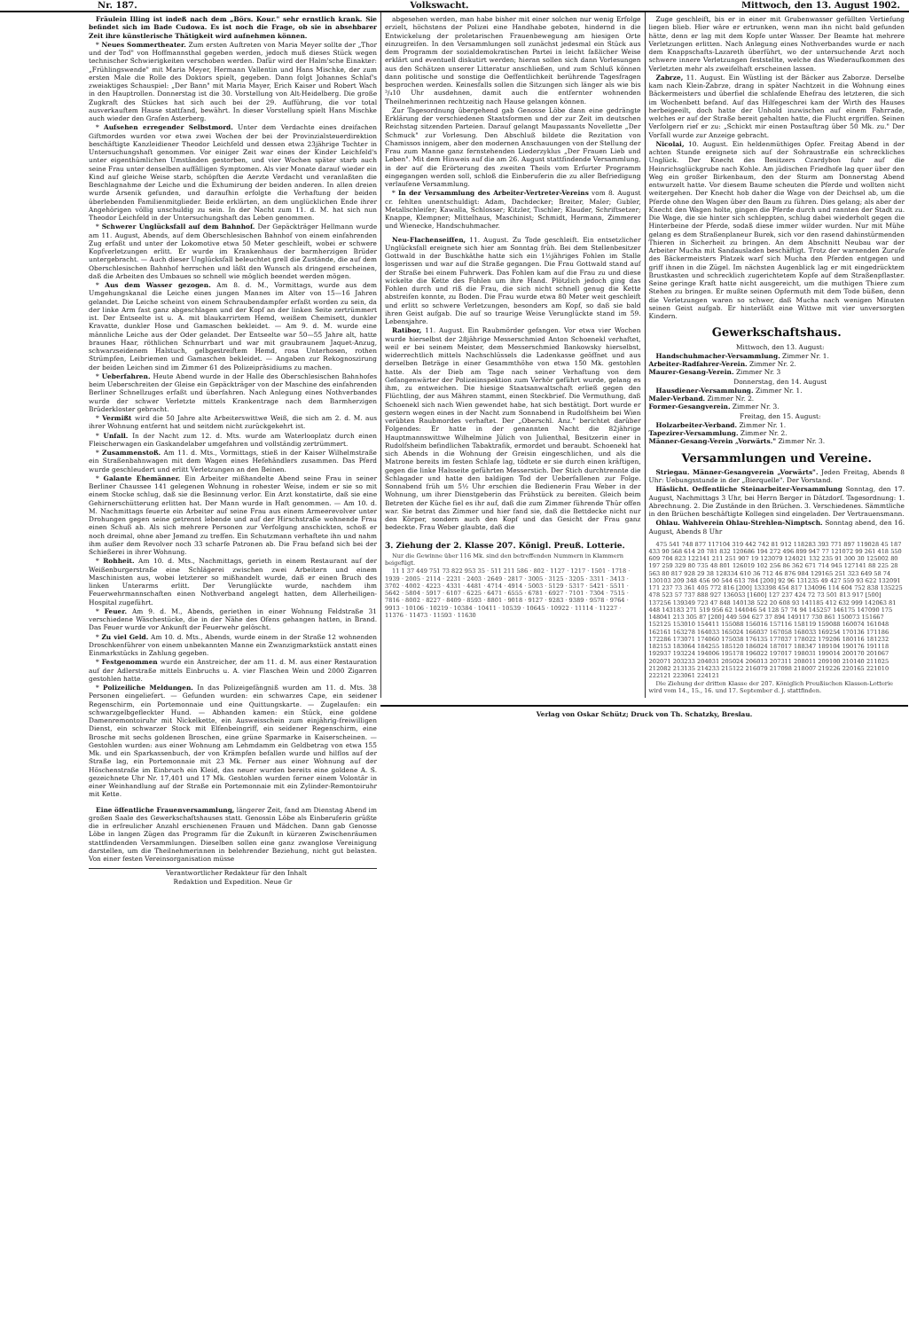Nr. 187. Volkswacht. Mittwoch, den 13. August 1902.
Fräulein Illing ist indeß nach dem „Börs. Kour." sehr ernstlich krank. Sie befindet sich im Bade Cudowa. Es ist noch die Frage, ob sie in absehbarer Zeit ihre künstlerische Thätigkeit wird aufnehmen können.
* Neues Sommertheater. Zum ersten Auftreten von Maria Meyer sollte der „Thor und der Tod" von Hoffmannsthal gegeben werden, jedoch muß dieses Stück wegen technischer Schwierigkeiten verschoben werden. Dafür wird der Halm'sche Einakter: „Frühlingswende" mit Maria Meyer, Hermann Vallentin und Hans Mischke, der zum ersten Male die Rolle des Doktors spielt, gegeben. Dann folgt Johannes Schlaf's zweiaktiges Schauspiel: „Der Bann" mit Maria Mayer, Erich Kaiser und Robert Wach in den Hauptrollen. Donnerstag ist die 30. Vorstellung von Alt-Heidelberg. Die große Zugkraft des Stückes hat sich auch bei der 29. Aufführung, die vor total ausverkauftem Hause stattfand, bewährt. In dieser Vorstellung spielt Hans Mischke auch wieder den Grafen Asterberg.
* Aufsehen erregender Selbstmord. Unter dem Verdachte eines dreifachen Giftmordes wurden vor etwa zwei Wochen der bei der Provinzialsteuerdirektion beschäftigte Kanzleidiener Theodor Leichfeld und dessen etwa 23jährige Tochter in Untersuchungshaft genommen. Vor einiger Zeit war eines der Kinder Leichfeld's unter eigenthümlichen Umständen gestorben, und vier Wochen später starb auch seine Frau unter denselben auffälligen Symptomen. Als vier Monate darauf wieder ein Kind auf gleiche Weise starb, schöpften die Aerzte Verdacht und veranlaßten die Beschlagnahme der Leiche und die Exhumirung der beiden anderen. In allen dreien wurde Arsenik gefunden, und daraufhin erfolgte die Verhaftung der beiden überlebenden Familienmitglieder. Beide erklärten, an dem unglücklichen Ende ihrer Angehörigen völlig unschuldig zu sein. In der Nacht zum 11. d. M. hat sich nun Theodor Leichfeld in der Untersuchungshaft das Leben genommen.
* Schwerer Unglücksfall auf dem Bahnhof. Der Gepäckträger Hellmann wurde am 11. August, Abends, auf dem Oberschlesischen Bahnhof von einem einfahrenden Zug erfaßt und unter der Lokomotive etwa 50 Meter geschleift, wobei er schwere Kopfverletzungen erlitt. Er wurde im Krankenhaus der barmherzigen Brüder untergebracht. — Auch dieser Unglücksfall beleuchtet grell die Zustände, die auf dem Oberschlesischen Bahnhof herrschen und läßt den Wunsch als dringend erscheinen, daß die Arbeiten des Umbaues so schnell wie möglich beendet werden mögen.
* Aus dem Wasser gezogen. Am 8. d. M., Vormittags, wurde aus dem Umgehungskanal die Leiche eines jungen Mannes im Alter von 15—16 Jahren gelandet. Die Leiche scheint von einem Schraubendampfer erfaßt worden zu sein, da der linke Arm fast ganz abgeschlagen und der Kopf an der linken Seite zertrümmert ist. Der Entseelte ist u. A. mit blaukarrirtem Hemd, weißem Chemisett, dunkler Kravatte, dunkler Hose und Gamaschen bekleidet. — Am 9. d. M. wurde eine männliche Leiche aus der Oder gelandet. Der Entseelte war 50—55 Jahre alt, hatte braunes Haar, röthlichen Schnurrbart und war mit graubraunem Jaquet-Anzug, schwarzseidenem Halstuch, gelbgestreiftem Hemd, rosa Unterhosen, rothen Strümpfen, Leibriemen und Gamaschen bekleidet. — Angaben zur Rekognoszirung der beiden Leichen sind im Zimmer 61 des Polizeipräsidiums zu machen.
* Ueberfahren. Heute Abend wurde in der Halle des Oberschlesischen Bahnhofes beim Ueberschreiten der Gleise ein Gepäckträger von der Maschine des einfahrenden Berliner Schnellzuges erfaßt und überfahren. Nach Anlegung eines Nothverbandes wurde der schwer Verletzte mittels Krankentrage nach dem Barmherzigen Brüderkloster gebracht.
* Vermißt wird die 50 Jahre alte Arbeiterswittwe Weiß, die sich am 2. d. M. aus ihrer Wohnung entfernt hat und seitdem nicht zurückgekehrt ist.
* Unfall. In der Nacht zum 12. d. Mts. wurde am Waterlooplatz durch einen Fleischerwagen ein Gaskandelaber umgefahren und vollständig zertrümmert.
* Zusammenstoß. Am 11. d. Mts., Vormittags, stieß in der Kaiser Wilhelmstraße ein Straßenbahnwagen mit dem Wagen eines Hefehändlers zusammen. Das Pferd wurde geschleudert und erlitt Verletzungen an den Beinen.
* Galante Ehemänner. Ein Arbeiter mißhandelte Abend seine Frau in seiner Berliner Chaussee 141 gelegenen Wohnung in rohester Weise, indem er sie so mit einem Stocke schlug, daß sie die Besinnung verlor. Ein Arzt konstatirte, daß sie eine Gehirnerschütterung erlitten hat. Der Mann wurde in Haft genommen. — Am 10. d. M. Nachmittags feuerte ein Arbeiter auf seine Frau aus einem Armeerevolver unter Drohungen gegen seine getrennt lebende und auf der Hirschstraße wohnende Frau einen Schuß ab. Als sich mehrere Personen zur Verfolgung anschickten, schoß er noch dreimal, ohne aber Jemand zu treffen. Ein Schutzmann verhaftete ihn und nahm ihm außer dem Revolver noch 33 scharfe Patronen ab. Die Frau befand sich bei der Schießerei in ihrer Wohnung.
* Rohheit. Am 10. d. Mts., Nachmittags, gerieth in einem Restaurant auf der Weißenburgerstraße eine Schlägerei zwischen zwei Arbeitern und einem Maschinisten aus, wobei letzterer so mißhandelt wurde, daß er einen Bruch des linken Unterarms erlitt. Der Verunglückte wurde, nachdem ihm Feuerwehrmannschaften einen Nothverband angelegt hatten, dem Allerheiligen-Hospital zugeführt.
* Feuer. Am 9. d. M., Abends, geriethen in einer Wohnung Feldstraße 31 verschiedene Wäschestücke, die in der Nähe des Ofens gehangen hatten, in Brand. Das Feuer wurde vor Ankunft der Feuerwehr gelöscht.
* Zu viel Geld. Am 10. d. Mts., Abends, wurde einem in der Straße 12 wohnenden Droschkenführer von einem unbekannten Manne ein Zwanzigmarkstück anstatt eines Einmarkstücks in Zahlung gegeben.
* Festgenommen wurde ein Anstreicher, der am 11. d. M. aus einer Restauration auf der Adlerstraße mittels Einbruchs u. A. vier Flaschen Wein und 2000 Zigarren gestohlen hatte.
* Polizeiliche Meldungen. In das Polizeigefängniß wurden am 11. d. Mts. 38 Personen eingeliefert. — Gefunden wurden: ein schwarzes Cape, ein seidener Regenschirm, ein Portemonnaie und eine Quittungskarte. — Zugelaufen: ein schwarzgelbgefleckter Hund. — Abhanden kamen: ein Stück, eine goldene Damenremontoiruhr mit Nickelkette, ein Ausweisschein zum einjährig-freiwilligen Dienst, ein schwarzer Stock mit Elfenbeingriff, ein seidener Regenschirm, eine Brosche mit sechs goldenen Broschen, eine grüne Sparmarke in Kaiserscheinen. — Gestohlen wurden: aus einer Wohnung am Lehmdamm ein Geldbetrag von etwa 155 Mk. und ein Sparkassenbuch, der von Krämpfen befallen wurde und hilflos auf der Straße lag, ein Portemonnaie mit 23 Mk. Ferner aus einer Wohnung auf der Höschenstraße im Einbruch ein Kleid, das neuer wurden bereits eine goldene A. S. gezeichnete Uhr Nr. 17,401 und 17 Mk. Gestohlen wurden ferner einem Volontär in einer Weinhandlung auf der Straße ein Portemonnaie mit ein Zylinder-Remontoiruhr mit Kette.
Eine öffentliche Frauenversammlung, längerer Zeit, fand am Dienstag Abend im großen Saale des Gewerkschaftshauses statt. Genossin Löbe als Einberuferin grüßte die in erfreulicher Anzahl erschienenen Frauen und Mädchen. Dann gab Genosse Löbe in langen Zügen das Programm für die Zukunft in kürzeren Zwischenräumen stattfindenden Versammlungen. Dieselben sollen eine ganz zwanglose Vereinigung darstellen, um die Theilnehmerinnen in belehrender Beziehung, nicht gut belasten. Von einer festen Vereinsorganisation müsse
Verantwortlicher Redakteur für den Inhalt
Redaktion und Expedition. Neue Gr
abgesehen werden, man habe bisher mit einer solchen nur wenig Erfolge erzielt, höchstens der Polizei eine Handhabe geboten, hindernd in die Entwickelung der proletarischen Frauenbewegung am hiesigen Orte einzugreifen. In den Versammlungen soll zunächst jedesmal ein Stück aus dem Programm der sozialdemokratischen Partei in leicht faßlicher Weise erklärt und eventuell diskutirt werden; hieran sollen sich dann Vorlesungen aus den Schätzen unserer Litteratur anschließen, und zum Schluß können dann politische und sonstige die Oeffentlichkeit berührende Tagesfragen besprochen werden. Keinesfalls sollen die Sitzungen sich länger als wie bis ³/₄10 Uhr ausdehnen, damit auch die entfernter wohnenden Theilnehmerinnen rechtzeitig nach Hause gelangen können.
Zur Tagesordnung übergehend gab Genosse Löbe dann eine gedrängte Erklärung der verschiedenen Staatsformen und der zur Zeit im deutschen Reichstag sitzenden Parteien. Darauf gelangt Maupassants Novellette „Der Schmuck" zur Vorlesung. Den Abschluß bildete die Rezitation von Chamissos innigem, aber den modernen Anschauungen von der Stellung der Frau zum Manne ganz fernstehenden Liederzyklus „Der Frauen Lieb und Leben". Mit dem Hinweis auf die am 26. August stattfindende Versammlung, in der auf die Erörterung des zweiten Theils vom Erfurter Programm eingegangen werden soll, schloß die Einberuferin die zu aller Befriedigung verlaufene Versammlung.
* In der Versammlung des Arbeiter-Vertreter-Vereins vom 8. August cr. fehlten unentschuldigt: Adam, Dachdecker; Breiter, Maler; Gubler, Metallschleifer; Kawalla, Schlosser; Kitzler, Tischler; Klauder, Schriftsetzer; Knappe, Klempner; Mittelhaus, Maschinist; Schmidt, Hermann, Zimmerer und Wienecke, Handschuhmacher.
Neu-Flachenseiffen, 11. August. Zu Tode geschleift. Ein entsetzlicher Unglücksfall ereignete sich hier am Sonntag früh. Bei dem Stellenbesitzer Gottwald in der Buschkäthe hatte sich ein 1½jähriges Fohlen im Stalle losgerissen und war auf die Straße gegangen. Die Frau Gottwald stand auf der Straße bei einem Fuhrwerk. Das Fohlen kam auf die Frau zu und diese wickelte die Kette des Fohlen um ihre Hand. Plötzlich jedoch ging das Fohlen durch und riß die Frau, die sich nicht schnell genug die Kette abstreifen konnte, zu Boden. Die Frau wurde etwa 80 Meter weit geschleift und erlitt so schwere Verletzungen, besonders am Kopf, so daß sie bald ihren Geist aufgab. Die auf so traurige Weise Verunglückte stand im 59. Lebensjahre.
Ratibor, 11. August. Ein Raubmörder gefangen. Vor etwa vier Wochen wurde hierselbst der 28jährige Messerschmied Anton Schoenekl verhaftet, weil er bei seinem Meister, dem Messerschmied Bankowsky hierselbst, widerrechtlich mittels Nachschlüssels die Ladenkasse geöffnet und aus derselben Beträge in einer Gesammthöhe von etwa 150 Mk. gestohlen hatte. Als der Dieb am Tage nach seiner Verhaftung von dem Gefangenwärter der Polizeiinspektion zum Verhör geführt wurde, gelang es ihm, zu entweichen. Die hiesige Staatsanwaltschaft erließ gegen den Flüchtling, der aus Mähren stammt, einen Steckbrief. Die Vermuthung, daß Schoenekl sich nach Wien gewendet habe, hat sich bestätigt. Dort wurde er gestern wegen eines in der Nacht zum Sonnabend in Rudolfsheim bei Wien verübten Raubmordes verhaftet. Der „Oberschl. Anz." berichtet darüber Folgendes: Er hatte in der genannten Nacht die 82jährige Hauptmannswittwe Wilhelmine Jülich von Julienthal, Besitzerin einer in Rudolfsheim befindlichen Tabaktrafik, ermordet und beraubt. Schoenekl hat sich Abends in die Wohnung der Greisin eingeschlichen, und als die Matrone bereits im festen Schlafe lag, tödtete er sie durch einen kräftigen, gegen die linke Halsseite geführten Messerstich. Der Stich durchtrennte die Schlagader und hatte den baldigen Tod der Ueberfallenen zur Folge. Sonnabend früh um 5½ Uhr erschien die Bedienerin Frau Weber in der Wohnung, um ihrer Dienstgeberin das Frühstück zu bereiten. Gleich beim Betreten der Küche fiel es ihr auf, daß die zum Zimmer führende Thür offen war. Sie betrat das Zimmer und hier fand sie, daß die Bettdecke nicht nur den Körper, sondern auch den Kopf und das Gesicht der Frau ganz bedeckte. Frau Weber glaubte, daß die
Zuge geschleift, bis er in einer mit Grubenwasser gefüllten Vertiefung liegen blieb. Hier wäre er ertrunken, wenn man ihn nicht bald gefunden hätte, denn er lag mit dem Kopfe unter Wasser. Der Beamte hat mehrere Verletzungen erlitten. Nach Anlegung eines Nothverbandes wurde er nach dem Knappschafts-Lazareth überführt, wo der untersuchende Arzt noch schwere innere Verletzungen feststellte, welche das Wiederaufkommen des Verletzten mehr als zweifelhaft erscheinen lassen.
Zabrze, 11. August. Ein Wüstling ist der Bäcker aus Zaborze. Derselbe kam nach Klein-Zabrze, drang in später Nachtzeit in die Wohnung eines Bäckermeisters und überfiel die schlafende Ehefrau des letzteren, die sich im Wochenbett befand. Auf das Hilfegeschrei kam der Wirth des Hauses herbeigeeilt, doch hatte der Unhold inzwischen auf einem Fahrrade, welches er auf der Straße bereit gehalten hatte, die Flucht ergriffen. Seinen Verfolgern rief er zu: „Schickt mir einen Postauftrag über 50 Mk. zu." Der Vorfall wurde zur Anzeige gebracht.
Nicolai, 10. August. Ein heldenmüthiges Opfer. Freitag Abend in der achten Stunde ereignete sich auf der Sohraustraße ein schreckliches Unglück. Der Knecht des Besitzers Czardybon fuhr auf die Heinrichsglückgrube nach Kohle. Am jüdischen Friedhofe lag quer über den Weg ein großer Birkenbaum, den der Sturm am Donnerstag Abend entwurzelt hatte. Vor diesem Baume scheuten die Pferde und wollten nicht weitergehen. Der Knecht hob daher die Wage von der Deichsel ab, um die Pferde ohne den Wagen über den Baum zu führen. Dies gelang; als aber der Knecht den Wagen holte, gingen die Pferde durch und rannten der Stadt zu. Die Wage, die sie hinter sich schleppten, schlug dabei wiederholt gegen die Hinterbeine der Pferde, sodaß diese immer wilder wurden. Nur mit Mühe gelang es dem Straßenplaneur Burek, sich vor den rasend dahinstürmenden Thieren in Sicherheit zu bringen. An dem Abschnitt Neubau war der Arbeiter Mucha mit Sandausladen beschäftigt. Trotz der warnenden Zurufe des Bäckermeisters Platzek warf sich Mucha den Pferden entgegen und griff ihnen in die Zügel. Im nächsten Augenblick lag er mit eingedrücktem Brustkasten und schrecklich zugerichtetem Kopfe auf dem Straßenpflaster. Seine geringe Kraft hatte nicht ausgereicht, um die muthigen Thiere zum Stehen zu bringen. Er mußte seinen Opfermuth mit dem Tode büßen, denn die Verletzungen waren so schwer, daß Mucha nach wenigen Minuten seinen Geist aufgab. Er hinterläßt eine Wittwe mit vier unversorgten Kindern.
Gewerkschaftshaus.
Mittwoch, den 13. August:
Handschuhmacher-Versammlung. Zimmer Nr. 1.
Arbeiter-Radfahrer-Verein. Zimmer Nr. 2.
Maurer-Gesang-Verein. Zimmer Nr. 3
Donnerstag, den 14. August
Hausdiener-Versammlung. Zimmer Nr. 1.
Maler-Verband. Zimmer Nr. 2.
Former-Gesangverein. Zimmer Nr. 3.
Freitag, den 15. August:
Holzarbeiter-Verband. Zimmer Nr. 1.
Tapezirer-Versammlung. Zimmer Nr. 2.
Männer-Gesang-Verein „Vorwärts." Zimmer Nr. 3.
Versammlungen und Vereine.
Striegau. Männer-Gesangverein „Vorwärts". Jeden Freitag, Abends 8 Uhr: Uebungsstunde in der „Bierquelle". Der Vorstand.
Häslicht. Oeffentliche Steinarbeiter-Versammlung Sonntag, den 17. August, Nachmittags 3 Uhr, bei Herrn Berger in Dätzdorf. Tagesordnung: 1. Abrechnung. 2. Die Zustände in den Brüchen. 3. Verschiedenes. Sämmtliche in den Brüchen beschäftigte Kollegen sind eingeladen. Der Vertrauensmann.
Ohlau. Wahlverein Ohlau-Strehlen-Nimptsch. Sonntag abend, den 16. August, Abends 8 Uhr
3. Ziehung der 2. Klasse 207. Königl. Preuß. Lotterie.
Nur die Gewinne über 116 Mk. sind den betreffenden Nummern in Klammern beigefügt.
11 1 37 449 751 73 822 953 35 · 511 211 586 · 802 · 1127 · 1217 · 1501 · 1718 · 1939 · 2005 · 2114 · 2231 · 2403 · 2649 · 2817 · 3005 · 3125 · 3205 · 3311 · 3413 · 3702 · 4002 · 4223 · 4331 · 4481 · 4714 · 4914 · 5003 · 5129 · 5317 · 5421 · 5511 · 5642 · 5804 · 5917 · 6107 · 6225 · 6471 · 6555 · 6781 · 6927 · 7101 · 7304 · 7515 · 7816 · 8002 · 8227 · 8409 · 8593 · 8801 · 9018 · 9127 · 9283 · 9389 · 9578 · 9764 · 9913 · 10106 · 10219 · 10384 · 10411 · 10539 · 10645 · 10922 · 11114 · 11227 · 11376 · 11473 · 11593 · 11630
475 541 748 877 117104 319 442 742 81 912 118283 393 771 897 119028 45 187 433 90 568 614 20 781 832 120686 194 272 496 899 947 77 121072 99 261 418 550 609 704 823 122141 211 251 907 19 123079 124021 132 235 91 300 30 125002 80 197 259 329 80 735 48 801 126019 102 256 86 362 671 714 945 127141 88 225 28 563 80 817 928 29 38 128334 610 36 712 46 876 984 129165 251 323 649 58 74 130103 209 348 456 90 544 613 784 [200] 92 96 131235 49 427 559 93 622 132091 171 237 73 361 405 772 816 [200] 133398 454 817 134096 114 604 752 838 135225 478 523 57 737 888 927 136053 [1600] 127 237 424 72 73 501 813 917 [500] 137256 139349 723 47 848 140138 522 20 608 93 141185 412 632 999 142063 81 448 143183 271 519 956 62 144046 54 128 57 74 94 145257 146175 147090 175 148041 213 305 87 [200] 449 594 627 37 894 149117 730 861 150073 151667 152125 153010 154411 155088 156016 157116 158119 159088 160074 161048 162161 163278 164033 165024 166037 167058 168033 169254 170136 171186 172286 173071 174060 175038 176135 177037 178022 179206 180116 181232 182153 183064 184255 185120 186024 187017 188347 189104 190176 191118 192937 193224 194006 195178 196022 197017 198031 199014 200170 201067 202071 203233 204031 205024 206013 207311 208011 209100 210140 211025 212082 213135 214233 215122 216079 217098 218007 219226 220165 221010 222121 223061 224121
Die Ziehung der dritten Klasse der 207. Königlich Preußischen Klassen-Lotterie wird vom 14., 15., 16. und 17. September d. J. stattfinden.
Verlag von Oskar Schütz; Druck von Th. Schatzky, Breslau.